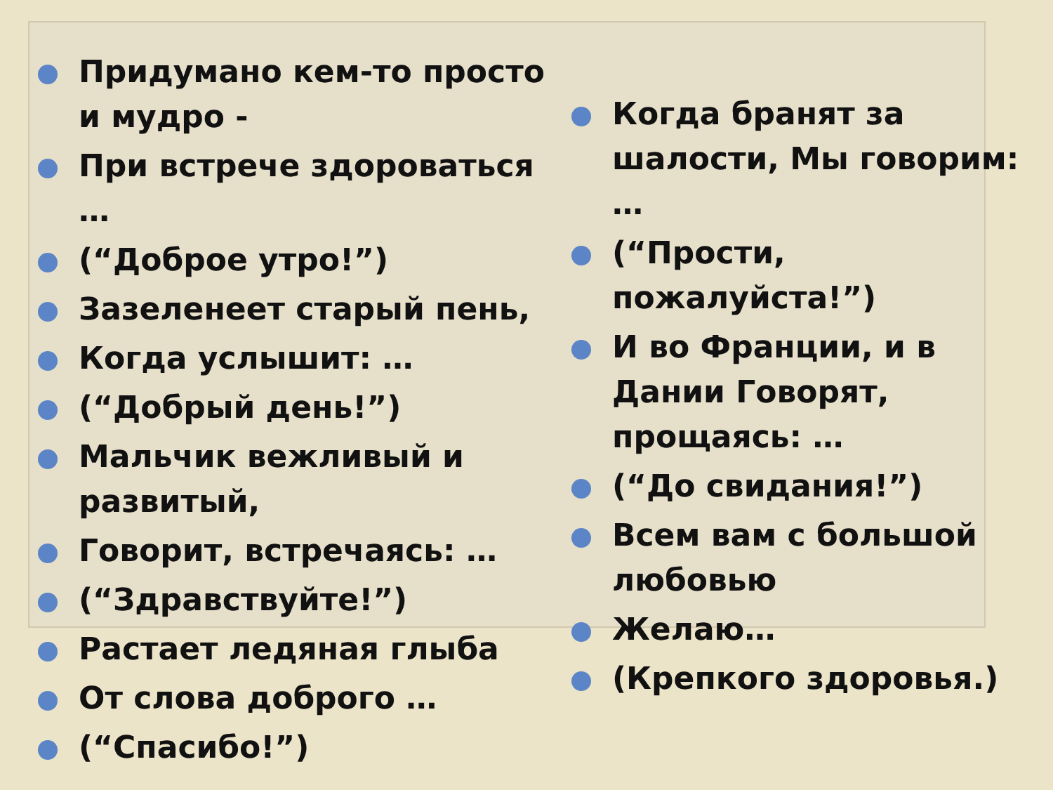Придумано кем-то просто и мудро -
При встрече здороваться …
(“Доброе утро!”)
Зазеленеет старый пень,
Когда услышит: …
(“Добрый день!”)
Мальчик вежливый и развитый,
Говорит, встречаясь: …
(“Здравствуйте!”)
Растает ледяная глыба
От слова доброго …
(“Спасибо!”)
Когда бранят за шалости, Мы говорим: …
(“Прости, пожалуйста!”)
И во Франции, и в Дании Говорят, прощаясь: …
(“До свидания!”)
Всем вам с большой любовью
Желаю…
(Крепкого здоровья.)